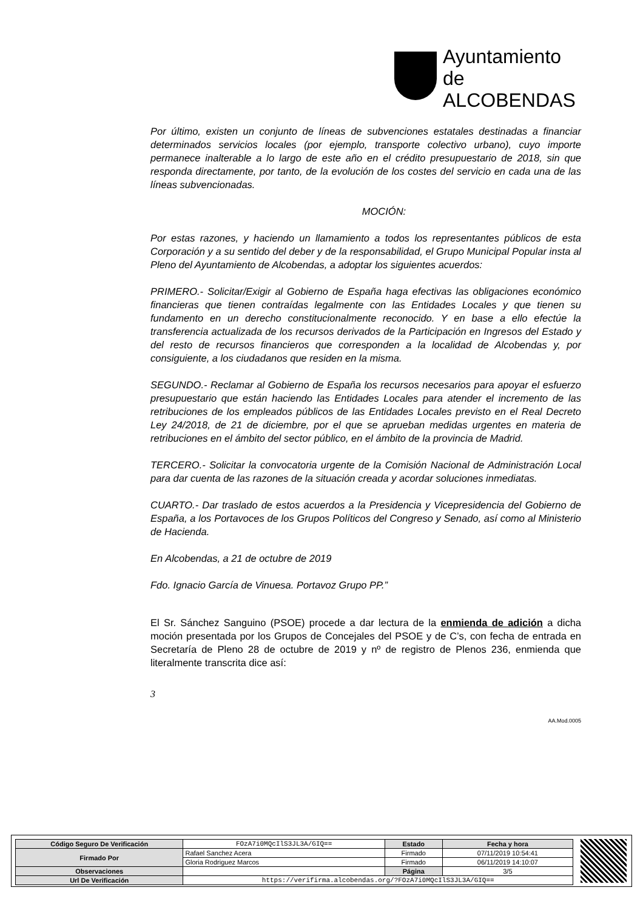Ayuntamiento de
ALCOBENDAS
Por último, existen un conjunto de líneas de subvenciones estatales destinadas a financiar determinados servicios locales (por ejemplo, transporte colectivo urbano), cuyo importe permanece inalterable a lo largo de este año en el crédito presupuestario de 2018, sin que responda directamente, por tanto, de la evolución de los costes del servicio en cada una de las líneas subvencionadas.
MOCIÓN:
Por estas razones, y haciendo un llamamiento a todos los representantes públicos de esta Corporación y a su sentido del deber y de la responsabilidad, el Grupo Municipal Popular insta al Pleno del Ayuntamiento de Alcobendas, a adoptar los siguientes acuerdos:
PRIMERO.- Solicitar/Exigir al Gobierno de España haga efectivas las obligaciones económico financieras que tienen contraídas legalmente con las Entidades Locales y que tienen su fundamento en un derecho constitucionalmente reconocido. Y en base a ello efectúe la transferencia actualizada de los recursos derivados de la Participación en Ingresos del Estado y del resto de recursos financieros que corresponden a la localidad de Alcobendas y, por consiguiente, a los ciudadanos que residen en la misma.
SEGUNDO.- Reclamar al Gobierno de España los recursos necesarios para apoyar el esfuerzo presupuestario que están haciendo las Entidades Locales para atender el incremento de las retribuciones de los empleados públicos de las Entidades Locales previsto en el Real Decreto Ley 24/2018, de 21 de diciembre, por el que se aprueban medidas urgentes en materia de retribuciones en el ámbito del sector público, en el ámbito de la provincia de Madrid.
TERCERO.- Solicitar la convocatoria urgente de la Comisión Nacional de Administración Local para dar cuenta de las razones de la situación creada y acordar soluciones inmediatas.
CUARTO.- Dar traslado de estos acuerdos a la Presidencia y Vicepresidencia del Gobierno de España, a los Portavoces de los Grupos Políticos del Congreso y Senado, así como al Ministerio de Hacienda.
En Alcobendas, a 21 de octubre de 2019
Fdo. Ignacio García de Vinuesa. Portavoz Grupo PP.”
El Sr. Sánchez Sanguino (PSOE) procede a dar lectura de la enmienda de adición a dicha moción presentada por los Grupos de Concejales del PSOE y de C’s, con fecha de entrada en Secretaría de Pleno 28 de octubre de 2019 y nº de registro de Plenos 236, enmienda que literalmente transcrita dice así:
3
AA.Mod.0005
| Código Seguro De Verificación | FOzA7i0MQcIlS3JL3A/GIQ== | Estado | Fecha y hora |
| Firmado Por | Rafael Sanchez Acera | Firmado | 07/11/2019 10:54:41 |
| | Gloria Rodriguez Marcos | Firmado | 06/11/2019 14:10:07 |
| Observaciones | | Página | 3/5 |
| Url De Verificación | https://verifirma.alcobendas.org/?FOzA7i0MQcIlS3JL3A/GIQ== | | |